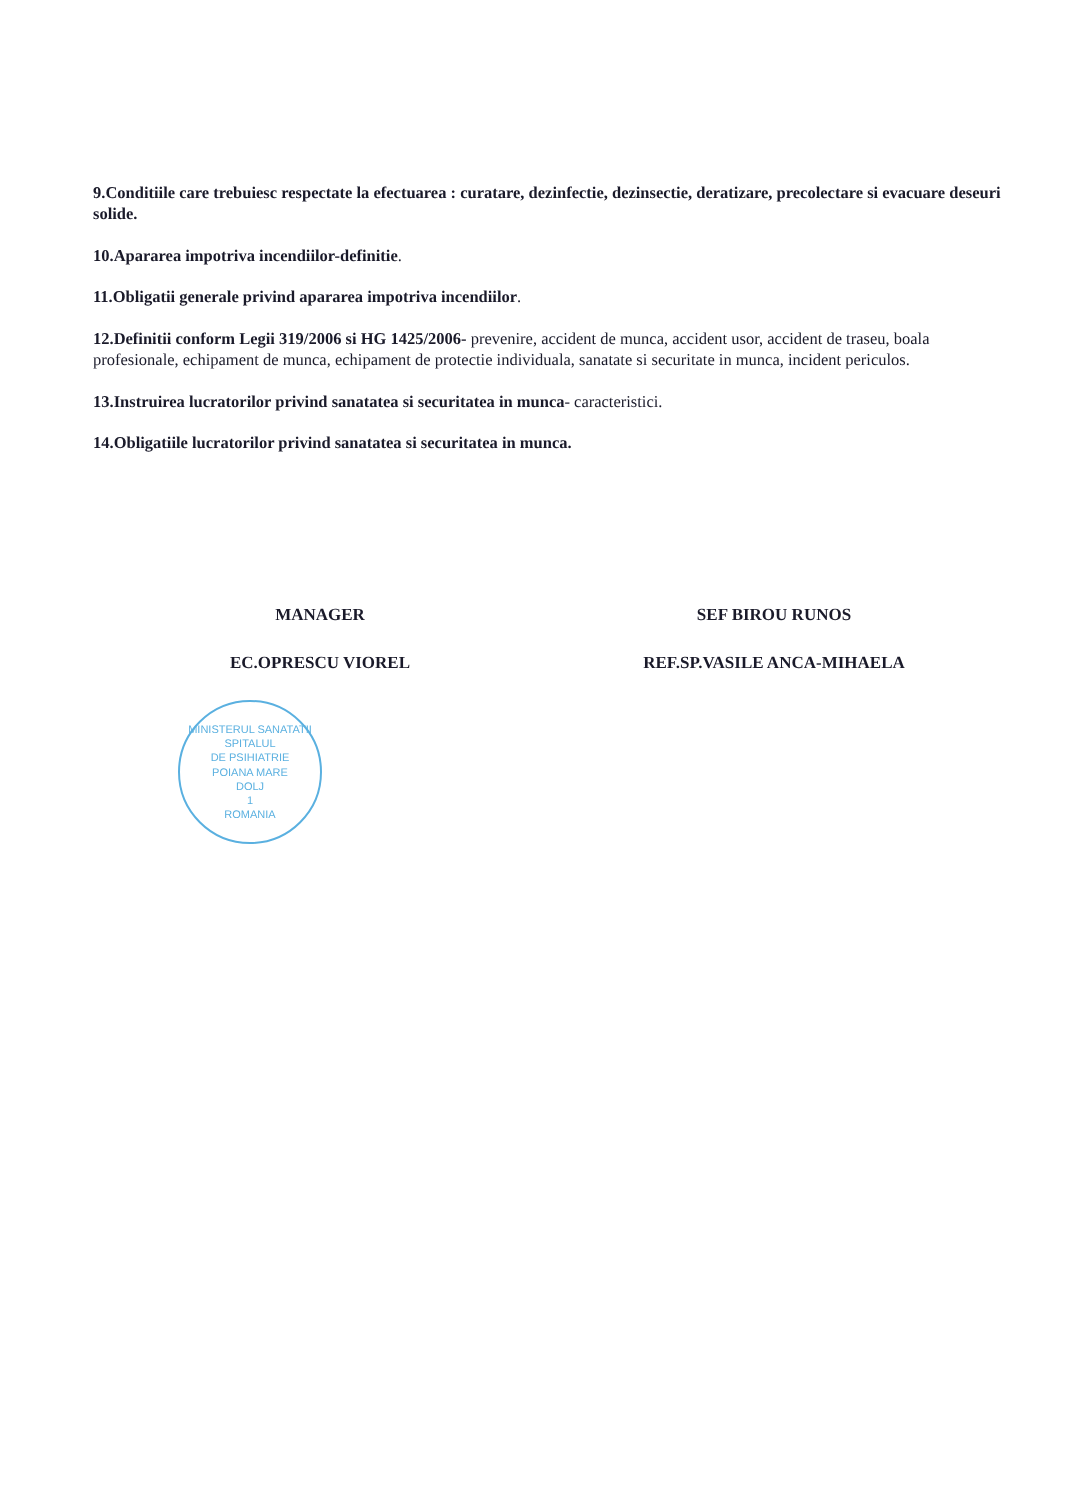9.Conditiile care trebuiesc respectate la efectuarea : curatare, dezinfectie, dezinsectie, deratizare, precolectare si evacuare deseuri solide.
10.Apararea impotriva incendiilor-definitie.
11.Obligatii generale privind apararea impotriva incendiilor.
12.Definitii conform Legii 319/2006 si HG 1425/2006- prevenire, accident de munca, accident usor, accident de traseu, boala profesionale, echipament de munca, echipament de protectie individuala, sanatate si securitate in munca, incident periculos.
13.Instruirea lucratorilor privind sanatatea si securitatea in munca- caracteristici.
14.Obligatiile lucratorilor privind sanatatea si securitatea in munca.
MANAGER
EC.OPRESCU VIOREL
MINISTERUL SANATATII
SPITALUL
DE PSIHIATRIE
POIANA MARE
DOLJ
1
ROMANIA
SEF BIROU RUNOS
REF.SP.VASILE ANCA-MIHAELA